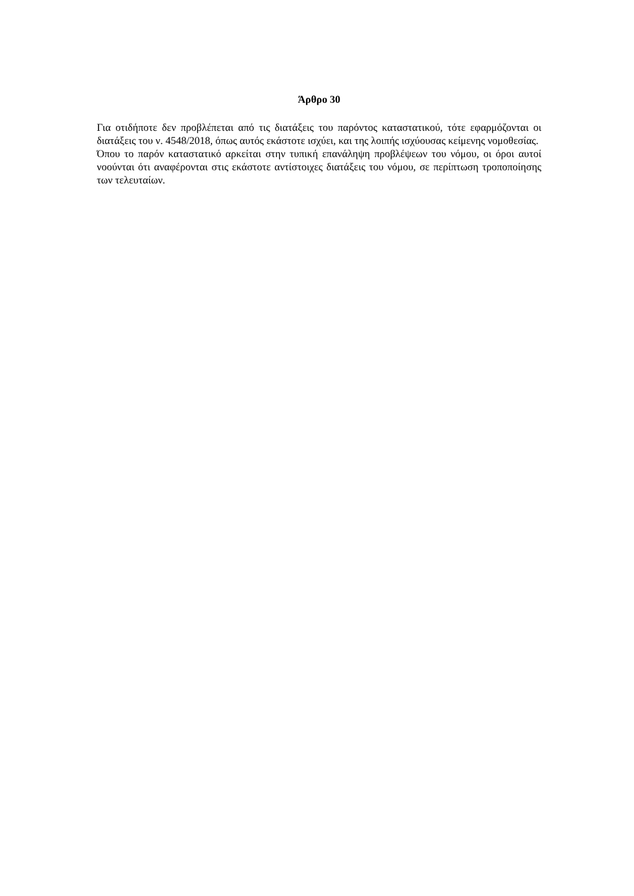Άρθρο 30
Για οτιδήποτε δεν προβλέπεται από τις διατάξεις του παρόντος καταστατικού, τότε εφαρμόζονται οι διατάξεις του ν. 4548/2018, όπως αυτός εκάστοτε ισχύει, και της λοιπής ισχύουσας κείμενης νομοθεσίας.
Όπου το παρόν καταστατικό αρκείται στην τυπική επανάληψη προβλέψεων του νόμου, οι όροι αυτοί νοούνται ότι αναφέρονται στις εκάστοτε αντίστοιχες διατάξεις του νόμου, σε περίπτωση τροποποίησης των τελευταίων.